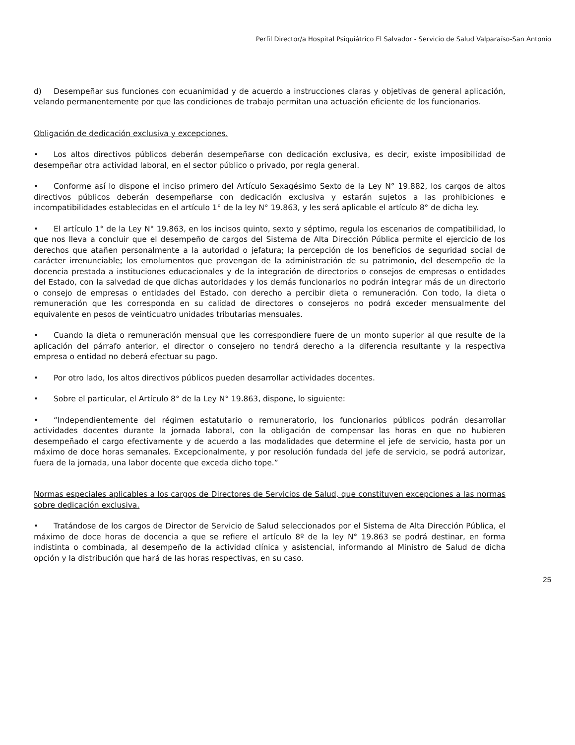Perfil Director/a Hospital Psiquiátrico El Salvador - Servicio de Salud Valparaíso-San Antonio
d) Desempeñar sus funciones con ecuanimidad y de acuerdo a instrucciones claras y objetivas de general aplicación, velando permanentemente por que las condiciones de trabajo permitan una actuación eficiente de los funcionarios.
Obligación de dedicación exclusiva y excepciones.
• Los altos directivos públicos deberán desempeñarse con dedicación exclusiva, es decir, existe imposibilidad de desempeñar otra actividad laboral, en el sector público o privado, por regla general.
• Conforme así lo dispone el inciso primero del Artículo Sexagésimo Sexto de la Ley N° 19.882, los cargos de altos directivos públicos deberán desempeñarse con dedicación exclusiva y estarán sujetos a las prohibiciones e incompatibilidades establecidas en el artículo 1° de la ley N° 19.863, y les será aplicable el artículo 8° de dicha ley.
• El artículo 1° de la Ley N° 19.863, en los incisos quinto, sexto y séptimo, regula los escenarios de compatibilidad, lo que nos lleva a concluir que el desempeño de cargos del Sistema de Alta Dirección Pública permite el ejercicio de los derechos que atañen personalmente a la autoridad o jefatura; la percepción de los beneficios de seguridad social de carácter irrenunciable; los emolumentos que provengan de la administración de su patrimonio, del desempeño de la docencia prestada a instituciones educacionales y de la integración de directorios o consejos de empresas o entidades del Estado, con la salvedad de que dichas autoridades y los demás funcionarios no podrán integrar más de un directorio o consejo de empresas o entidades del Estado, con derecho a percibir dieta o remuneración. Con todo, la dieta o remuneración que les corresponda en su calidad de directores o consejeros no podrá exceder mensualmente del equivalente en pesos de veinticuatro unidades tributarias mensuales.
• Cuando la dieta o remuneración mensual que les correspondiere fuere de un monto superior al que resulte de la aplicación del párrafo anterior, el director o consejero no tendrá derecho a la diferencia resultante y la respectiva empresa o entidad no deberá efectuar su pago.
• Por otro lado, los altos directivos públicos pueden desarrollar actividades docentes.
• Sobre el particular, el Artículo 8° de la Ley N° 19.863, dispone, lo siguiente:
• “Independientemente del régimen estatutario o remuneratorio, los funcionarios públicos podrán desarrollar actividades docentes durante la jornada laboral, con la obligación de compensar las horas en que no hubieren desempeñado el cargo efectivamente y de acuerdo a las modalidades que determine el jefe de servicio, hasta por un máximo de doce horas semanales. Excepcionalmente, y por resolución fundada del jefe de servicio, se podrá autorizar, fuera de la jornada, una labor docente que exceda dicho tope.”
Normas especiales aplicables a los cargos de Directores de Servicios de Salud, que constituyen excepciones a las normas sobre dedicación exclusiva.
• Tratándose de los cargos de Director de Servicio de Salud seleccionados por el Sistema de Alta Dirección Pública, el máximo de doce horas de docencia a que se refiere el artículo 8º de la ley N° 19.863 se podrá destinar, en forma indistinta o combinada, al desempeño de la actividad clínica y asistencial, informando al Ministro de Salud de dicha opción y la distribución que hará de las horas respectivas, en su caso.
25